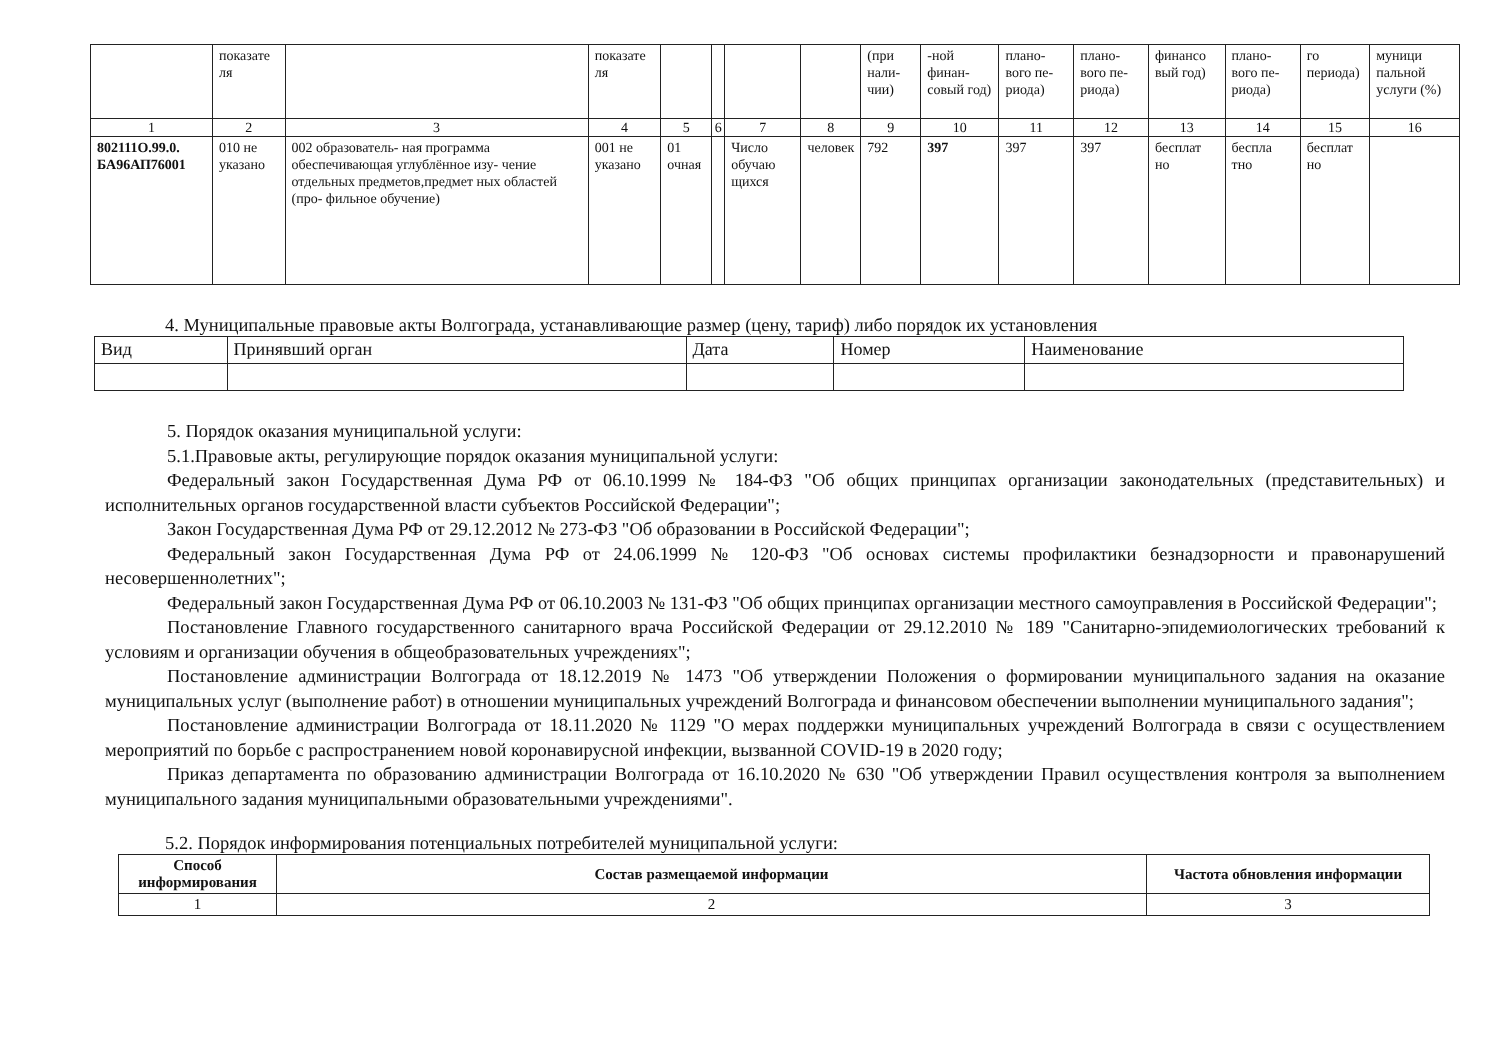| | показате ля | | показате ля | | | | | (при нали- чии) | -ной финан- совый год) | плано- вого пе- риода) | плано- вого пе- риода) | финансо вый год) | плано- вого пе- риода) | го периода) | муници пальной услуги (%) |
| 1 | 2 | 3 | 4 | 5 | 6 | 7 | 8 | 9 | 10 | 11 | 12 | 13 | 14 | 15 | 16 |
| 802111О.99.0. БА96АП76001 | 010 не указано | 002 образователь- ная программа обеспечивающая углублённое изу- чение отдельных предметов,предмет ных областей (про- фильное обучение) | 001 не указано | 01 очная | | Число обучаю щихся | человек | 792 | 397 | 397 | 397 | бесплат но | бесплa тно | бесплат но | |
4. Муниципальные правовые акты Волгограда, устанавливающие размер (цену, тариф) либо порядок их установления
| Вид | Принявший орган | Дата | Номер | Наименование |
5. Порядок оказания муниципальной услуги:
5.1.Правовые акты, регулирующие порядок оказания муниципальной услуги:
Федеральный закон Государственная Дума РФ от 06.10.1999 № 184-ФЗ "Об общих принципах организации законодательных (представительных) и исполнительных органов государственной власти субъектов Российской Федерации";
Закон Государственная Дума РФ от 29.12.2012 № 273-ФЗ "Об образовании в Российской Федерации";
Федеральный закон Государственная Дума РФ от 24.06.1999 № 120-ФЗ "Об основах системы профилактики безнадзорности и правонарушений несовершеннолетних";
Федеральный закон Государственная Дума РФ от 06.10.2003 № 131-ФЗ "Об общих принципах организации местного самоуправления в Российской Федерации";
Постановление Главного государственного санитарного врача Российской Федерации от 29.12.2010 № 189 "Санитарно-эпидемиологических требований к условиям и организации обучения в общеобразовательных учреждениях";
Постановление администрации Волгограда от 18.12.2019 № 1473 "Об утверждении Положения о формировании муниципального задания на оказание муниципальных услуг (выполнение работ) в отношении муниципальных учреждений Волгограда и финансовом обеспечении выполнении муниципального задания";
Постановление администрации Волгограда от 18.11.2020 № 1129 "О мерах поддержки муниципальных учреждений Волгограда в связи с осуществлением мероприятий по борьбе с распространением новой коронавирусной инфекции, вызванной COVID-19 в 2020 году;
Приказ департамента по образованию администрации Волгограда от 16.10.2020 № 630 "Об утверждении Правил осуществления контроля за выполнением муниципального задания муниципальными образовательными учреждениями".
5.2. Порядок информирования потенциальных потребителей муниципальной услуги:
| Способ информирования | Состав размещаемой информации | Частота обновления информации |
| --- | --- | --- |
| 1 | 2 | 3 |